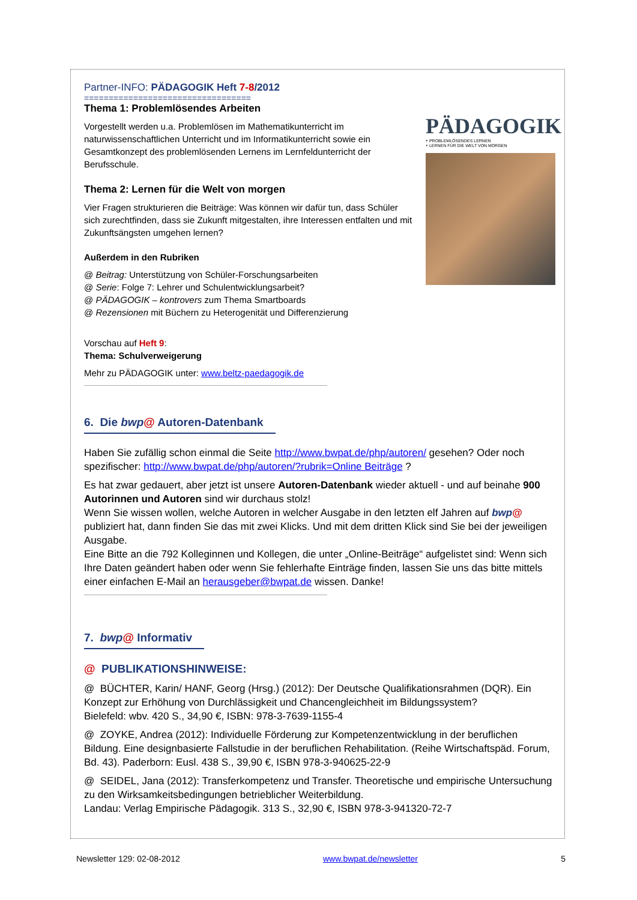Partner-INFO: PÄDAGOGIK Heft 7-8/2012
==================================
PÄDAGOGIK
‣ PROBLEMLÖSENDES LERNEN
‣ LERNEN FÜR DIE WELT VON MORGEN
Thema 1: Problemlösendes Arbeiten
Vorgestellt werden u.a. Problemlösen im Mathematikunterricht im naturwissenschaftlichen Unterricht und im Informatikunterricht sowie ein Gesamtkonzept des problemlösenden Lernens im Lernfeldunterricht der Berufsschule.
Thema 2: Lernen für die Welt von morgen
Vier Fragen strukturieren die Beiträge: Was können wir dafür tun, dass Schüler sich zurechtfinden, dass sie Zukunft mitgestalten, ihre Interessen entfalten und mit Zukunftsängsten umgehen lernen?
Außerdem in den Rubriken
@ Beitrag: Unterstützung von Schüler-Forschungsarbeiten
@ Serie: Folge 7: Lehrer und Schulentwicklungsarbeit?
@ PÄDAGOGIK – kontrovers zum Thema Smartboards
@ Rezensionen mit Büchern zu Heterogenität und Differenzierung
Vorschau auf Heft 9:
Thema: Schulverweigerung
Mehr zu PÄDAGOGIK unter: www.beltz-paedagogik.de
6. Die bwp@ Autoren-Datenbank
Haben Sie zufällig schon einmal die Seite http://www.bwpat.de/php/autoren/ gesehen? Oder noch spezifischer: http://www.bwpat.de/php/autoren/?rubrik=Online Beiträge ?
Es hat zwar gedauert, aber jetzt ist unsere Autoren-Datenbank wieder aktuell - und auf beinahe 900 Autorinnen und Autoren sind wir durchaus stolz!
Wenn Sie wissen wollen, welche Autoren in welcher Ausgabe in den letzten elf Jahren auf bwp@ publiziert hat, dann finden Sie das mit zwei Klicks. Und mit dem dritten Klick sind Sie bei der jeweiligen Ausgabe.
Eine Bitte an die 792 Kolleginnen und Kollegen, die unter „Online-Beiträge“ aufgelistet sind: Wenn sich Ihre Daten geändert haben oder wenn Sie fehlerhafte Einträge finden, lassen Sie uns das bitte mittels einer einfachen E-Mail an herausgeber@bwpat.de wissen. Danke!
7. bwp@ Informativ
@ PUBLIKATIONSHINWEISE:
@ BÜCHTER, Karin/ HANF, Georg (Hrsg.) (2012): Der Deutsche Qualifikationsrahmen (DQR). Ein Konzept zur Erhöhung von Durchlässigkeit und Chancengleichheit im Bildungssystem?
Bielefeld: wbv. 420 S., 34,90 €, ISBN: 978-3-7639-1155-4
@ ZOYKE, Andrea (2012): Individuelle Förderung zur Kompetenzentwicklung in der beruflichen Bildung. Eine designbasierte Fallstudie in der beruflichen Rehabilitation. (Reihe Wirtschaftspäd. Forum, Bd. 43). Paderborn: Eusl. 438 S., 39,90 €, ISBN 978-3-940625-22-9
@ SEIDEL, Jana (2012): Transferkompetenz und Transfer. Theoretische und empirische Untersuchung zu den Wirksamkeitsbedingungen betrieblicher Weiterbildung.
Landau: Verlag Empirische Pädagogik. 313 S., 32,90 €, ISBN 978-3-941320-72-7
Newsletter 129: 02-08-2012 www.bwpat.de/newsletter 5